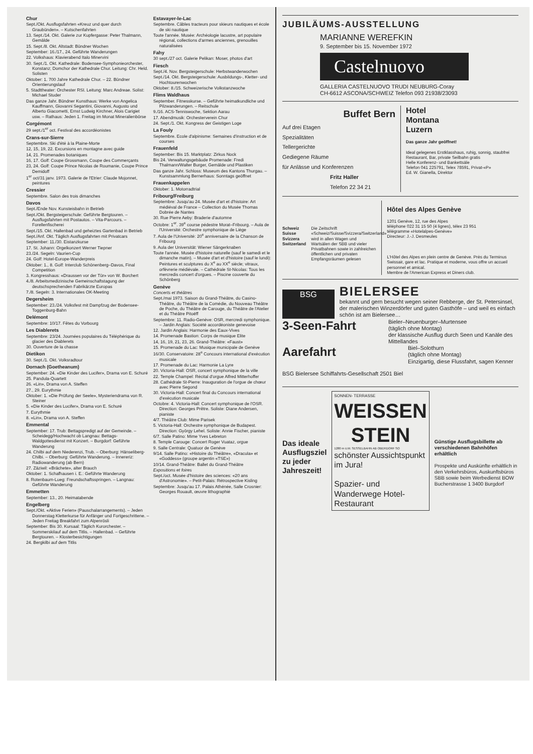Chur
Sept./Okt. Ausflugsfahrten «Kreuz und quer durch Graubünden». – Kutschenfahrten
13. Sept./14. Okt. Galerie zur Kupfergasse: Peter Thalmann, Gemälde
15. Sept./8. Okt. Altstadt: Bündner Wochen
September: 16./17., 24. Geführte Wanderungen
22. Volkshaus: Klavierabend Italo Minervini
30. Sept./1. Okt. Kathedrale: Bodensee-Symphonieorchester, Konstanz; Domchor der Kathedrale Chur. Leitung: Chr. Held. Solisten
Oktober: 1. 700 Jahre Kathedrale Chur. – 22. Bündner Orientierungslauf
5. Stadttheater: Orchester RSI. Leitung: Marc Andreae. Solist: Michael Studer
Das ganze Jahr. Bündner Kunsthaus: Werke von Angelica Kauffmann, Giovanni Segantini, Giovanni, Augusto und Alberto Giacometti, Ernst Ludwig Kirchner, Alois Carigiet usw. – Rathaus: Jeden 1. Freitag im Monat Mineralienbörse
Corgémont
29 sept./1<sup>er</sup> oct. Festival des accordéonistes
Crans-sur-Sierre
Septembre. Ski d'été à la Plaine-Morte
12, 15, 19, 22. Excursions en montagne avec guide
14, 21. Promenades botaniques
16, 17. Golf: Coupe Grossmann, Coupe des Commerçants
23, 24. Golf: Coupe Prince Nicolas de Roumanie, Coupe Prince Demidoff
1<sup>er</sup> oct/31 janv. 1973. Galerie de l'Etrier: Claude Mojonnet, peintures
Cressier
Septembre. Salon des trois dimanches
Davos
Sept./Ende Nov. Kunsteisbahn in Betrieb
Sept./Okt. Bergsteigerschule: Geführte Bergtouren. – Ausflugsfahrten mit Postautos. – Vita-Parcours. – Forellenfischerei
Sept./15. Okt. Hallenbad und geheiztes Gartenbad in Betrieb
Sept./Anf. Okt. Täglich Ausflugsfahrten mit Privatcars
September: 11./30. Eistanzkurse
17. St. Johann: Orgelkonzert Werner Tiepner
23./24. Segeln: Vaurien-Cup
24. Golf: Hotel-Europe-Wanderpreis
Oktober: 1., 8. Golf: Interclub Schönenberg–Davos, Final Competition
3. Kongresshaus: «Draussen vor der Tür» von W. Borchert
4./8. Arbeitsmedizinische Gemeinschaftstagung der deutschsprechenden Fabrikärzte Europas
7./8. Segeln: 3. Internationales OK-Meeting
Degersheim
September: 23./24. Volksfest mit Dampfzug der Bodensee-Toggenburg-Bahn
Delémont
Septembre: 10/17. Fêtes du Vorbourg
Les Diablerets
Septembre: 23/24. Journées populaires du Téléphérique du glacier des Diablerets
30. Ouverture de la chasse
Dietikon
30. Sept./1. Okt. Volksradtour
Dornach (Goetheanum)
September: 24. «Die Kinder des Lucifer», Drama von E. Schuré
25. Pandula-Quartett
26. «Lin», Drama von A. Steffen
27., 29. Eurythmie
Oktober: 1. «Die Prüfung der Seele», Mysteriendrama von R. Steiner
5. «Die Kinder des Lucifer», Drama von E. Schuré
7. Eurythmie
8. «Lin», Drama von A. Steffen
Emmental
September: 17. Trub: Bettagspredigt auf der Gemeinde. – Scheidegg/Hochwacht ob Langnau: Bettags-Waldgottesdienst mit Konzert. – Burgdorf: Geführte Wanderung
24. Chilbi auf dem Niederenzi, Trub. – Oberburg: Hänseliberg-Chilbi. – Oberburg: Geführte Wanderung. – Innereriz: Radiowanderung (ab Bern)
27. Zäziwil: «Brächete», alter Brauch
Oktober: 1. Schafhausen i. E.: Geführte Wanderung
8. Rotenbaum-Lueg: Freundschaftsspringen. – Langnau: Geführte Wanderung
Emmetten
September: 13., 20. Heimatabende
Engelberg
Sept./Okt. «Aktive Ferien» (Pauschalarrangements). – Jeden Donnerstag Kletterkurse für Anfänger und Fortgeschrittene. – Jeden Freitag Breakfahrt zum Alpenrösli
September: Bis 30. Kursaal: Täglich Kurorchester. – Sommerskilauf auf dem Titlis. – Hallenbad. – Geführte Bergtouren. – Klosterbesichtigungen
24. Bergkilbi auf dem Titlis
Estavayer-le-Lac
Septembre. Câbles tracteurs pour skieurs nautiques et école de ski nautique
Toute l'année. Musée: Archéologie lacustre, art populaire régional, collections d'armes anciennes, grenouilles naturalisées
Fahy
30 sept./27 oct. Galerie Pelikan: Moser, photos d'art
Fiesch
Sept./4. Nov. Bergsteigerschule: Herbstwanderwochen
Sept./14. Okt. Bergsteigerschule: Ausbildungs-, Kletter- und Hochtourenwochen
Oktober: 8./15. Schweizerische Volkstanzwoche
Flims Waldhaus
September. Fitnesskurse. – Geführte heimatkundliche und Pilzwanderungen. – Reitschule
9./16. ACS-Tenniswoche, Sektion Aarau
17. Abendmusik: Orchesterverein Chur
24. Sept./1. Okt. Kongress der Geistigen Loge
La Fouly
Septembre. Ecole d'alpinisme: Semaines d'instruction et de courses
Frauenfeld
September: Bis 15. Marktplatz: Zirkus Nock
Bis 24. Verwaltungsgebäude Promenade: Fredi Thalmann/Walter Burger, Gemälde und Plastiken
Das ganze Jahr. Schloss: Museum des Kantons Thurgau. – Kunstsammlung Bernerhaus: Sonntags geöffnet
Frauenkappelen
Oktober: 1. Motorradtrial
Fribourg/Freiburg
Septembre: Jusqu'au 24. Musée d'art et d'histoire: Art médiéval de France – Collection du Musée Thomas Dobrée de Nantes
30. Rue Pierre Aeby: Braderie d'automne
Octobre: 1<sup>er</sup>. 39<sup>e</sup> course pédestre Morat–Fribourg. – Aula de l'Université: Orchestre symphonique de Liège
7. Aula de l'Université: 20<sup>e</sup> anniversaire de la Chanson de Fribourg
9. Aula der Universität: Wiener Sängerknaben
Toute l'année. Musée d'histoire naturelle (sauf le samedi et le dimanche matin). – Musée d'art et d'histoire (sauf le lundi): Peintures et sculptures du X<sup>e</sup> au XX<sup>e</sup> siècle; vitraux, orfèvrerie médiévale. – Cathédrale St-Nicolas: Tous les mercredis concert d'orgues. – Piscine couverte du Schönberg
Genève
Concerts et théâtres
Sept./mai 1973. Saison du Grand-Théâtre, du Casino-Théâtre, du Théâtre de la Comédie, du Nouveau Théâtre de Poche, du Théâtre de Carouge, du Théâtre de l'Atelier et du Théâtre Pitoëff
Septembre: 11. Radio-Genève: OSR, mercredi symphonique. – Jardin Anglais: Société accordéoniste genevoise
12. Jardin Anglais: Harmonie des Eaux-Vives
14. Promenade Bastion: Corps de musique Elite
14, 16, 19, 21, 23, 26. Grand-Théâtre: «Faust»
15. Promenade du Lac: Musique municipale de Genève
16/30. Conservatoire: 28<sup>e</sup> Concours international d'exécution musicale
17. Promenade du Lac: Harmonie La Lyre
20. Victoria-Hall: OSR, concert symphonique de la ville
22. Temple Champel: Récital d'orgue Alfred Mitterhoffer
28. Cathédrale St-Pierre: Inauguration de l'orgue de chœur avec Pierre Segond
30. Victoria-Hall: Concert final du Concours international d'exécution musicale
Octobre: 4. Victoria-Hall: Concert symphonique de l'OSR. Direction: Georges Prêtre. Soliste: Diane Andersen, pianiste
4/7. Théâtre Club: Mime Parisek
5. Victoria-Hall: Orchestre symphonique de Budapest. Direction: György Lehel. Soliste: Annie Fischer, pianiste
6/7. Salle Patino: Mime Yves Lebreton
8. Temple Carouge: Concert Roger Vuataz, orgue
9. Salle Centrale: Quatuor de Genève
9/14. Salle Patino: «Histoire du Théâtre», «Dracula» et «Goddess» (groupe argentin «TSE»)
10/14. Grand-Théâtre: Ballet du Grand-Théâtre
Expositions et foires
Sept./oct. Musée d'histoire des sciences: «20 ans d'Astronomie». – Petit-Palais: Rétrospective Kisling
Septembre: Jusqu'au 17. Palais Athénée, Salle Crosnier: Georges Rouault, œuvre lithographié
JUBILÄUMS-AUSSTELLUNG
MARIANNE WEREFKIN
9. September bis 15. November 1972
Castelnuovo
GALLERIA CASTELNUOVO TRUDI NEUBURG-Coray
CH-6612 ASCONA/SCHWEIZ Telefon 093 21938/23093
Buffet Bern
Auf drei Etagen
Spezialitäten
Tellergerichte
Gediegene Räume
für Anlässe und Konferenzen
Fritz Haller
Telefon 22 34 21
Hotel
Montana
Luzern
Das ganze Jahr geöffnet!
Ideal gelegenes Erstklasshaus, ruhig, sonnig, staubfrei
Restaurant, Bar, private Seilbahn gratis
Helle Konferenz- und Bankettsäle
Telefon 041 225791, Telex 78591, Privat-«P»
Ed. W. Gianella, Direktor
Schweiz
Suisse
Svizzera
Switzerland
Die Zeitschrift «Schweiz/Suisse/Svizzera/Switzerland» wird in allen Wagen und Wartsälen der SBB und vieler Privatbahnen sowie in zahlreichen öffentlichen und privaten Empfangsräumen gelesen
Hôtel des Alpes Genève
1201 Genève, 12, rue des Alpes
téléphone 022 31 15 50 (4 lignes), télex 23 951
télégramme «Hotelalpes-Genève»
Directeur: J.-J. Desmeules
L'Hôtel des Alpes en plein centre de Genève. Près du Terminus Swissair, gare et lac. Pratique et moderne, vous offre un accueil personnel et amical.
Membre de l'American Express et Diners club.
BSG
BIELERSEE
bekannt und gern besucht wegen seiner Rebberge, der St. Petersinsel, der malerischen Winzerdörfer und guten Gasthöfe – und weil es einfach schön ist am Bielersee…
3-Seen-Fahrt
Bieler–Neuenburger–Murtensee
(täglich ohne Montag)
der klassische Ausflug durch Seen und Kanäle des Mittellandes
Aarefahrt
Biel–Solothurn
(täglich ohne Montag)
Einzigartig, diese Flussfahrt, sagen Kenner
BSG Bielersee Schiffahrts-Gesellschaft 2501 Biel
Das ideale Ausflugsziel zu jeder Jahreszeit!
SONNEN- TERRASSE
WEISSEN STEIN
1280 m ü.M. SESSELBAHN AB OBERDORF SO
schönster Aussichtspunkt im Jura!
Spazier- und Wanderwege Hotel-Restaurant
Günstige Ausflugsbillette ab verschiedenen Bahnhöfen erhältlich
Prospekte und Auskünfte erhältlich in den Verkehrsbüros, Auskunftsbüros SBB sowie beim Werbedienst BOW Bucherstrasse 1 3400 Burgdorf